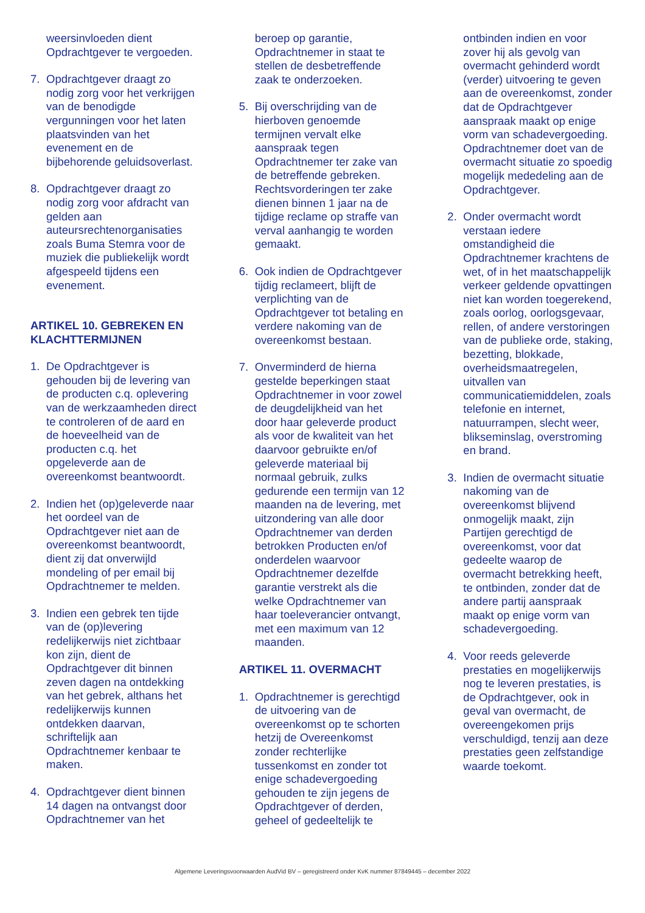weersinvloeden dient Opdrachtgever te vergoeden.
7. Opdrachtgever draagt zo nodig zorg voor het verkrijgen van de benodigde vergunningen voor het laten plaatsvinden van het evenement en de bijbehorende geluidsoverlast.
8. Opdrachtgever draagt zo nodig zorg voor afdracht van gelden aan auteursrechtenorganisaties zoals Buma Stemra voor de muziek die publiekelijk wordt afgespeeld tijdens een evenement.
ARTIKEL 10. GEBREKEN EN KLACHTTERMIJNEN
1. De Opdrachtgever is gehouden bij de levering van de producten c.q. oplevering van de werkzaamheden direct te controleren of de aard en de hoeveelheid van de producten c.q. het opgeleverde aan de overeenkomst beantwoordt.
2. Indien het (op)geleverde naar het oordeel van de Opdrachtgever niet aan de overeenkomst beantwoordt, dient zij dat onverwijld mondeling of per email bij Opdrachtnemer te melden.
3. Indien een gebrek ten tijde van de (op)levering redelijkerwijs niet zichtbaar kon zijn, dient de Opdrachtgever dit binnen zeven dagen na ontdekking van het gebrek, althans het redelijkerwijs kunnen ontdekken daarvan, schriftelijk aan Opdrachtnemer kenbaar te maken.
4. Opdrachtgever dient binnen 14 dagen na ontvangst door Opdrachtnemer van het
beroep op garantie, Opdrachtnemer in staat te stellen de desbetreffende zaak te onderzoeken.
5. Bij overschrijding van de hierboven genoemde termijnen vervalt elke aanspraak tegen Opdrachtnemer ter zake van de betreffende gebreken. Rechtsvorderingen ter zake dienen binnen 1 jaar na de tijdige reclame op straffe van verval aanhangig te worden gemaakt.
6. Ook indien de Opdrachtgever tijdig reclameert, blijft de verplichting van de Opdrachtgever tot betaling en verdere nakoming van de overeenkomst bestaan.
7. Onverminderd de hierna gestelde beperkingen staat Opdrachtnemer in voor zowel de deugdelijkheid van het door haar geleverde product als voor de kwaliteit van het daarvoor gebruikte en/of geleverde materiaal bij normaal gebruik, zulks gedurende een termijn van 12 maanden na de levering, met uitzondering van alle door Opdrachtnemer van derden betrokken Producten en/of onderdelen waarvoor Opdrachtnemer dezelfde garantie verstrekt als die welke Opdrachtnemer van haar toeleverancier ontvangt, met een maximum van 12 maanden.
ARTIKEL 11. OVERMACHT
1. Opdrachtnemer is gerechtigd de uitvoering van de overeenkomst op te schorten hetzij de Overeenkomst zonder rechterlijke tussenkomst en zonder tot enige schadevergoeding gehouden te zijn jegens de Opdrachtgever of derden, geheel of gedeeltelijk te
ontbinden indien en voor zover hij als gevolg van overmacht gehinderd wordt (verder) uitvoering te geven aan de overeenkomst, zonder dat de Opdrachtgever aanspraak maakt op enige vorm van schadevergoeding. Opdrachtnemer doet van de overmacht situatie zo spoedig mogelijk mededeling aan de Opdrachtgever.
2. Onder overmacht wordt verstaan iedere omstandigheid die Opdrachtnemer krachtens de wet, of in het maatschappelijk verkeer geldende opvattingen niet kan worden toegerekend, zoals oorlog, oorlogsgevaar, rellen, of andere verstoringen van de publieke orde, staking, bezetting, blokkade, overheidsmaatregelen, uitvallen van communicatiemiddelen, zoals telefonie en internet, natuurrampen, slecht weer, blikseminslag, overstroming en brand.
3. Indien de overmacht situatie nakoming van de overeenkomst blijvend onmogelijk maakt, zijn Partijen gerechtigd de overeenkomst, voor dat gedeelte waarop de overmacht betrekking heeft, te ontbinden, zonder dat de andere partij aanspraak maakt op enige vorm van schadevergoeding.
4. Voor reeds geleverde prestaties en mogelijkerwijs nog te leveren prestaties, is de Opdrachtgever, ook in geval van overmacht, de overeengekomen prijs verschuldigd, tenzij aan deze prestaties geen zelfstandige waarde toekomt.
Algemene Leveringsvoorwaarden AudVid BV – geregistreerd onder KvK nummer 87849445 – december 2022